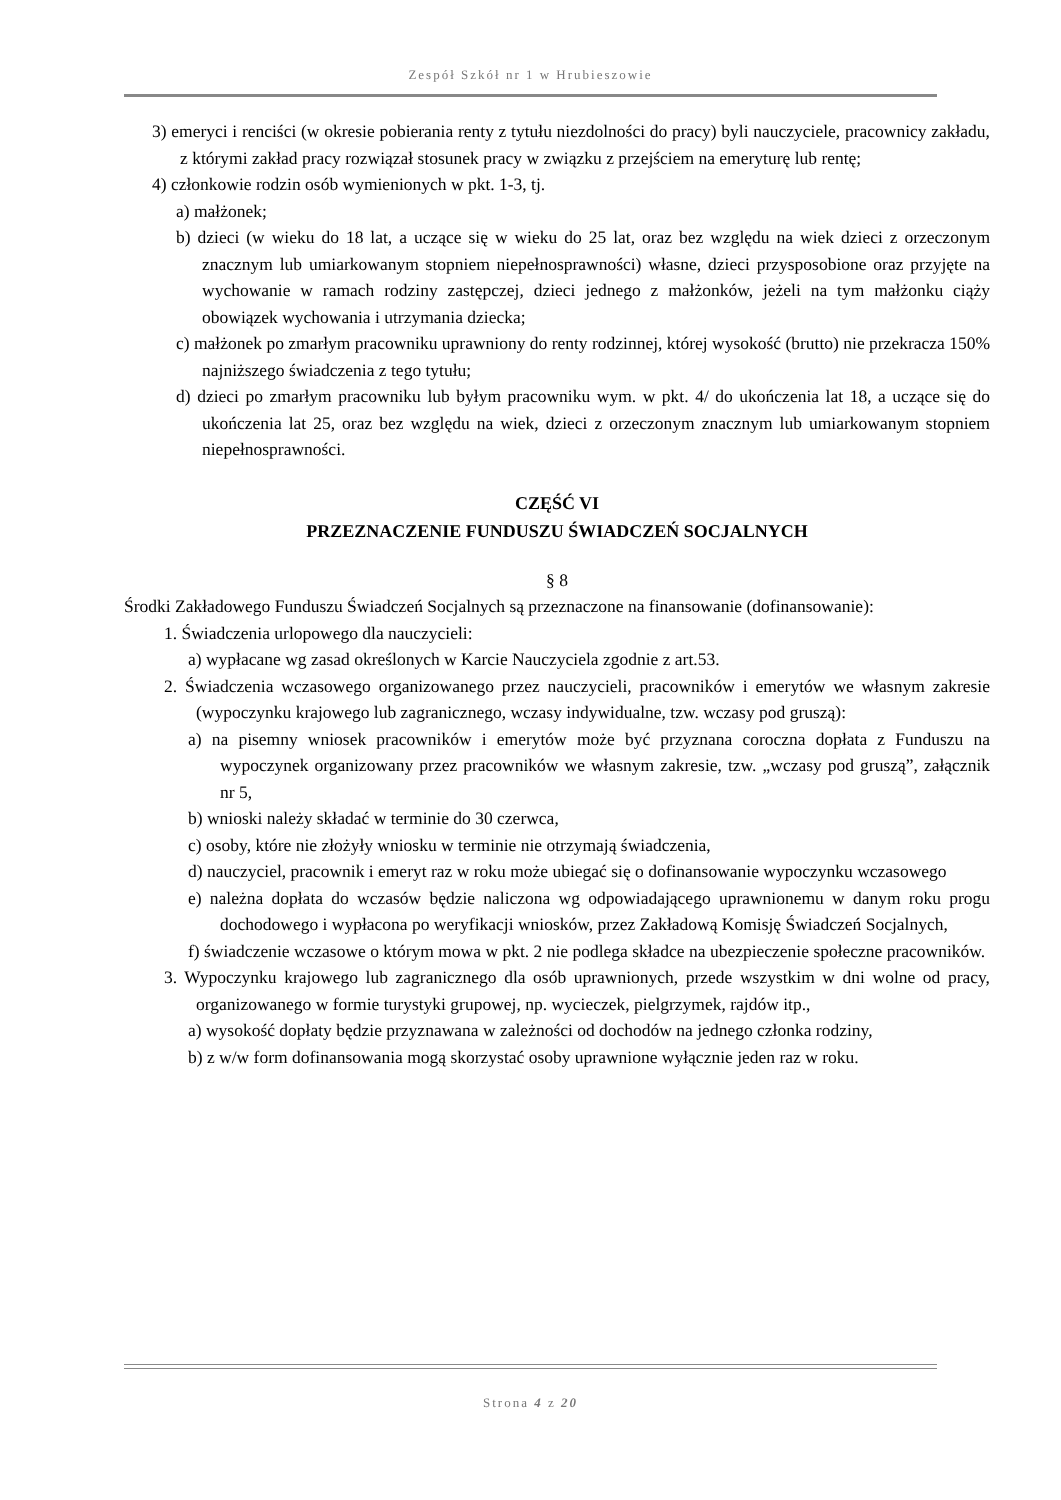Zespół Szkół nr 1 w Hrubieszowie
3) emeryci i renciści (w okresie pobierania renty z tytułu niezdolności do pracy) byli nauczyciele, pracownicy zakładu, z którymi zakład pracy rozwiązał stosunek pracy w związku z przejściem na emeryturę lub rentę;
4) członkowie rodzin osób wymienionych w pkt. 1-3, tj.
a) małżonek;
b) dzieci (w wieku do 18 lat, a uczące się w wieku do 25 lat, oraz bez względu na wiek dzieci z orzeczonym znacznym lub umiarkowanym stopniem niepełnosprawności) własne, dzieci przysposobione oraz przyjęte na wychowanie w ramach rodziny zastępczej, dzieci jednego z małżonków, jeżeli na tym małżonku ciąży obowiązek wychowania i utrzymania dziecka;
c) małżonek po zmarłym pracowniku uprawniony do renty rodzinnej, której wysokość (brutto) nie przekracza 150% najniższego świadczenia z tego tytułu;
d) dzieci po zmarłym pracowniku lub byłym pracowniku wym. w pkt. 4/ do ukończenia lat 18, a uczące się do ukończenia lat 25, oraz bez względu na wiek, dzieci z orzeczonym znacznym lub umiarkowanym stopniem niepełnosprawności.
CZĘŚĆ VI
PRZEZNACZENIE FUNDUSZU ŚWIADCZEŃ SOCJALNYCH
§ 8
Środki Zakładowego Funduszu Świadczeń Socjalnych są przeznaczone na finansowanie (dofinansowanie):
1. Świadczenia urlopowego dla nauczycieli:
a) wypłacane wg zasad określonych w Karcie Nauczyciela zgodnie z art.53.
2. Świadczenia wczasowego organizowanego przez nauczycieli, pracowników i emerytów we własnym zakresie (wypoczynku krajowego lub zagranicznego, wczasy indywidualne, tzw. wczasy pod gruszą):
a) na pisemny wniosek pracowników i emerytów może być przyznana coroczna dopłata z Funduszu na wypoczynek organizowany przez pracowników we własnym zakresie, tzw. „wczasy pod gruszą”, załącznik nr 5,
b) wnioski należy składać w terminie do 30 czerwca,
c) osoby, które nie złożyły wniosku w terminie nie otrzymają świadczenia,
d) nauczyciel, pracownik i emeryt raz w roku może ubiegać się o dofinansowanie wypoczynku wczasowego
e) należna dopłata do wczasów będzie naliczona wg odpowiadającego uprawnionemu w danym roku progu dochodowego i wypłacona po weryfikacji wniosków, przez Zakładową Komisję Świadczeń Socjalnych,
f) świadczenie wczasowe o którym mowa w pkt. 2 nie podlega składce na ubezpieczenie społeczne pracowników.
3. Wypoczynku krajowego lub zagranicznego dla osób uprawnionych, przede wszystkim w dni wolne od pracy, organizowanego w formie turystyki grupowej, np. wycieczek, pielgrzymek, rajdów itp.,
a) wysokość dopłaty będzie przyznawana w zależności od dochodów na jednego członka rodziny,
b) z w/w form dofinansowania mogą skorzystać osoby uprawnione wyłącznie jeden raz w roku.
Strona 4 z 20